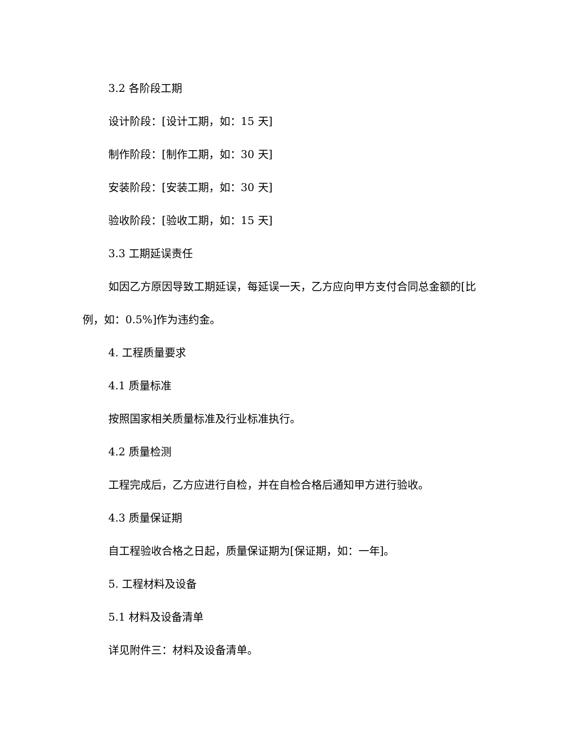3.2 各阶段工期
设计阶段：[设计工期，如：15 天]
制作阶段：[制作工期，如：30 天]
安装阶段：[安装工期，如：30 天]
验收阶段：[验收工期，如：15 天]
3.3 工期延误责任
如因乙方原因导致工期延误，每延误一天，乙方应向甲方支付合同总金额的[比例，如：0.5%]作为违约金。
4. 工程质量要求
4.1 质量标准
按照国家相关质量标准及行业标准执行。
4.2 质量检测
工程完成后，乙方应进行自检，并在自检合格后通知甲方进行验收。
4.3 质量保证期
自工程验收合格之日起，质量保证期为[保证期，如：一年]。
5. 工程材料及设备
5.1 材料及设备清单
详见附件三：材料及设备清单。